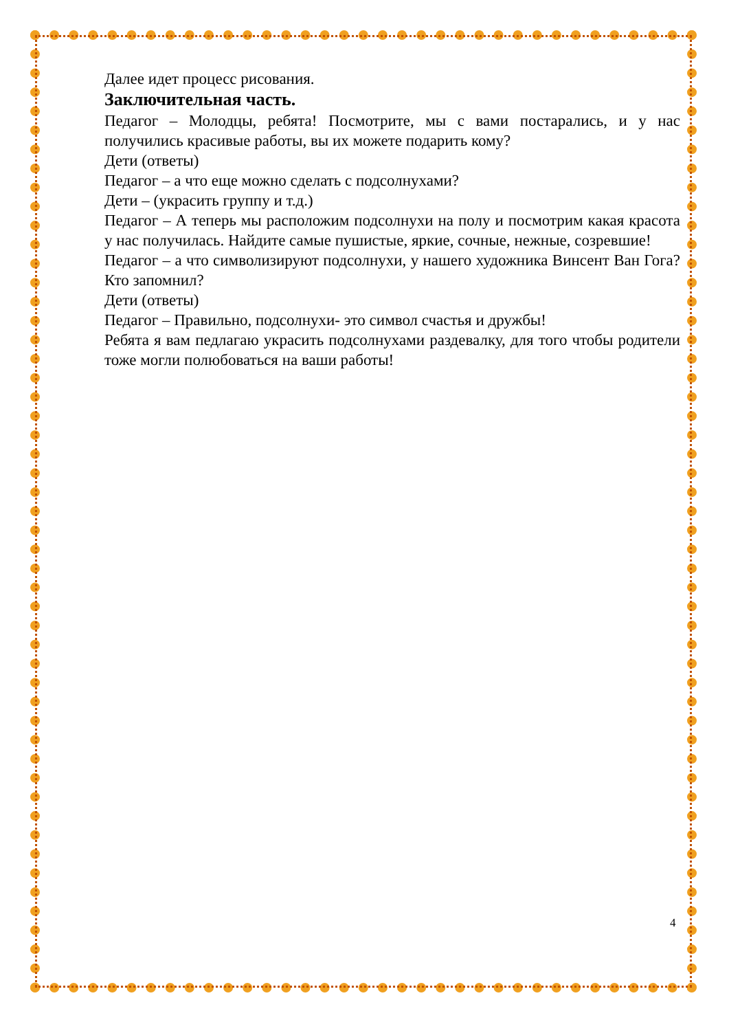Далее идет процесс рисования.
Заключительная часть.
Педагог – Молодцы, ребята! Посмотрите, мы с вами постарались, и у нас получились красивые работы, вы их можете подарить кому?
Дети (ответы)
Педагог – а что еще можно сделать с подсолнухами?
Дети – (украсить группу и т.д.)
Педагог – А теперь мы расположим подсолнухи на полу и посмотрим какая красота у нас получилась. Найдите самые пушистые, яркие, сочные, нежные, созревшие!
Педагог – а что символизируют подсолнухи, у нашего художника Винсент Ван Гога? Кто запомнил?
Дети (ответы)
Педагог – Правильно, подсолнухи- это символ счастья и дружбы!
Ребята я вам педлагаю украсить подсолнухами раздевалку, для того чтобы родители тоже могли полюбоваться на ваши работы!
4